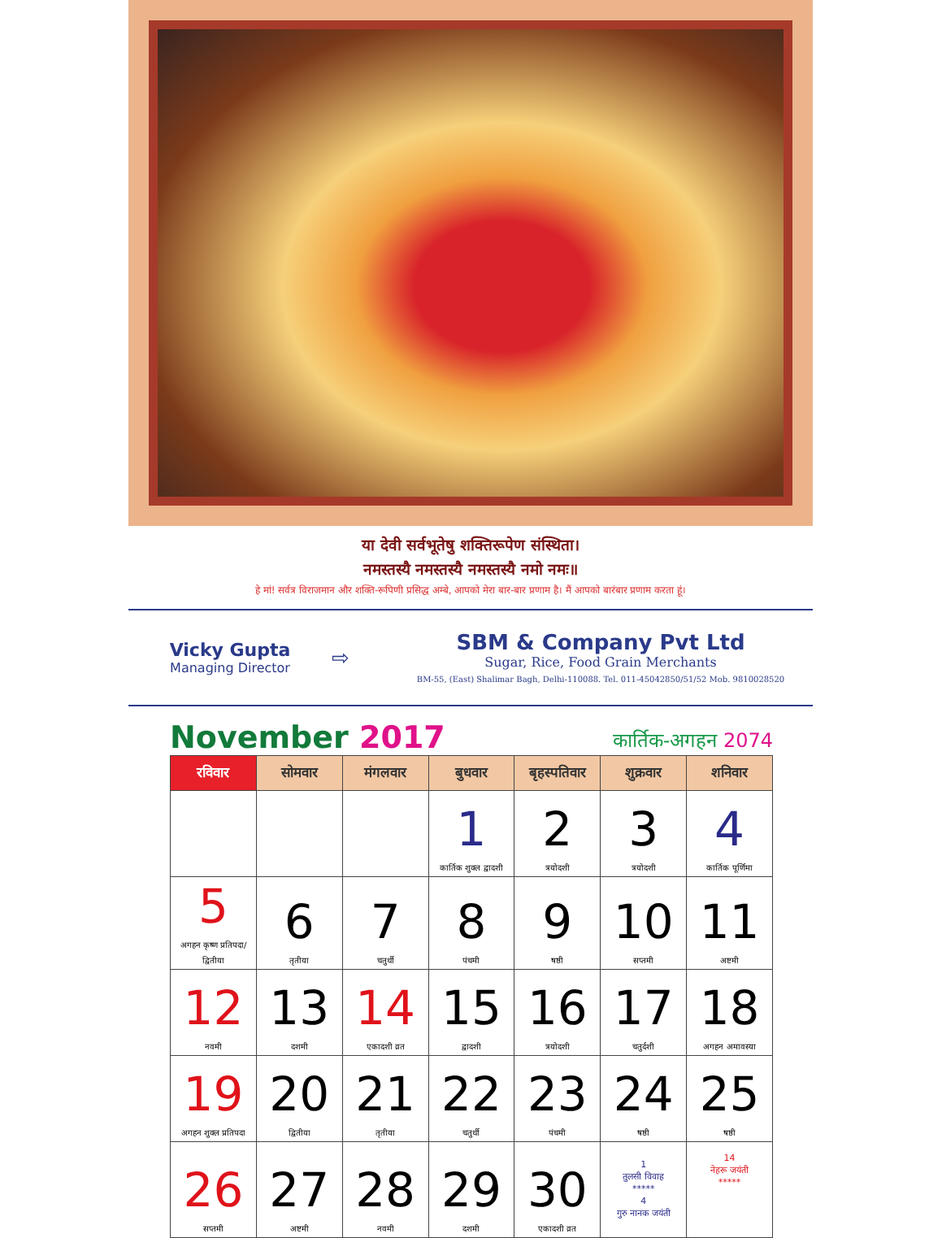या देवी सर्वभूतेषु शक्तिरूपेण संस्थिता।
नमस्तस्यै नमस्तस्यै नमस्तस्यै नमो नमः॥
हे मां! सर्वत्र विराजमान और शक्ति-रूपिणी प्रसिद्ध अम्बे, आपको मेरा बार-बार प्रणाम है। मैं आपको बारंबार प्रणाम करता हूं।
Vicky Gupta
Managing Director
⇨
SBM & Company Pvt Ltd
Sugar, Rice, Food Grain Merchants
BM-55, (East) Shalimar Bagh, Delhi-110088. Tel. 011-45042850/51/52 Mob. 9810028520
November 2017
कार्तिक-अगहन 2074
| रविवार | सोमवार | मंगलवार | बुधवार | बृहस्पतिवार | शुक्रवार | शनिवार |
| --- | --- | --- | --- | --- | --- | --- |
| | | | 1 कार्तिक शुक्ल द्वादशी | 2 त्रयोदशी | 3 त्रयोदशी | 4 कार्तिक पूर्णिमा |
| 5 अगहन कृष्ण प्रतिपदा/द्वितीया | 6 तृतीया | 7 चतुर्थी | 8 पंचमी | 9 षष्ठी | 10 सप्तमी | 11 अष्टमी |
| 12 नवमी | 13 दशमी | 14 एकादशी व्रत | 15 द्वादशी | 16 त्रयोदशी | 17 चतुर्दशी | 18 अगहन अमावस्या |
| 19 अगहन शुक्ल प्रतिपदा | 20 द्वितीया | 21 तृतीया | 22 चतुर्थी | 23 पंचमी | 24 षष्ठी | 25 षष्ठी |
| 26 सप्तमी | 27 अष्टमी | 28 नवमी | 29 दशमी | 30 एकादशी व्रत | 1 तुलसी विवाह ***** 4 गुरु नानक जयंती | 14 नेहरू जयंती ***** |